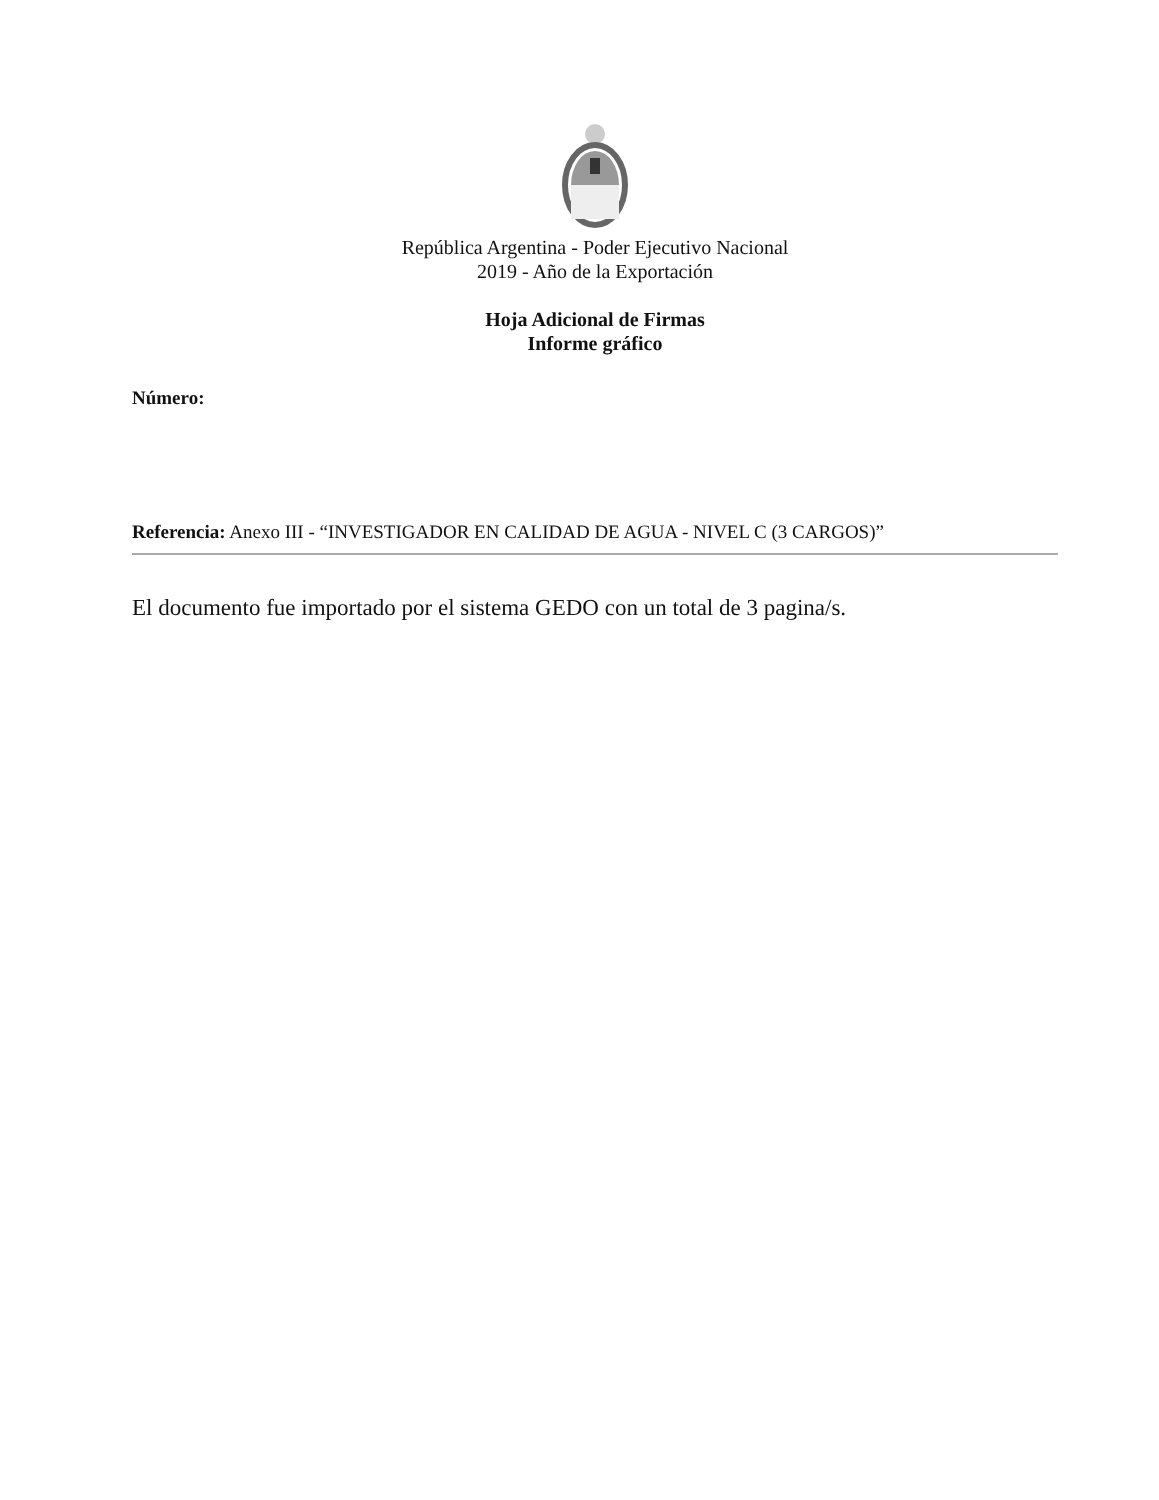República Argentina - Poder Ejecutivo Nacional
2019 - Año de la Exportación
Hoja Adicional de Firmas
Informe gráfico
Número:
Referencia: Anexo III - “INVESTIGADOR EN CALIDAD DE AGUA - NIVEL C (3 CARGOS)”
El documento fue importado por el sistema GEDO con un total de 3 pagina/s.